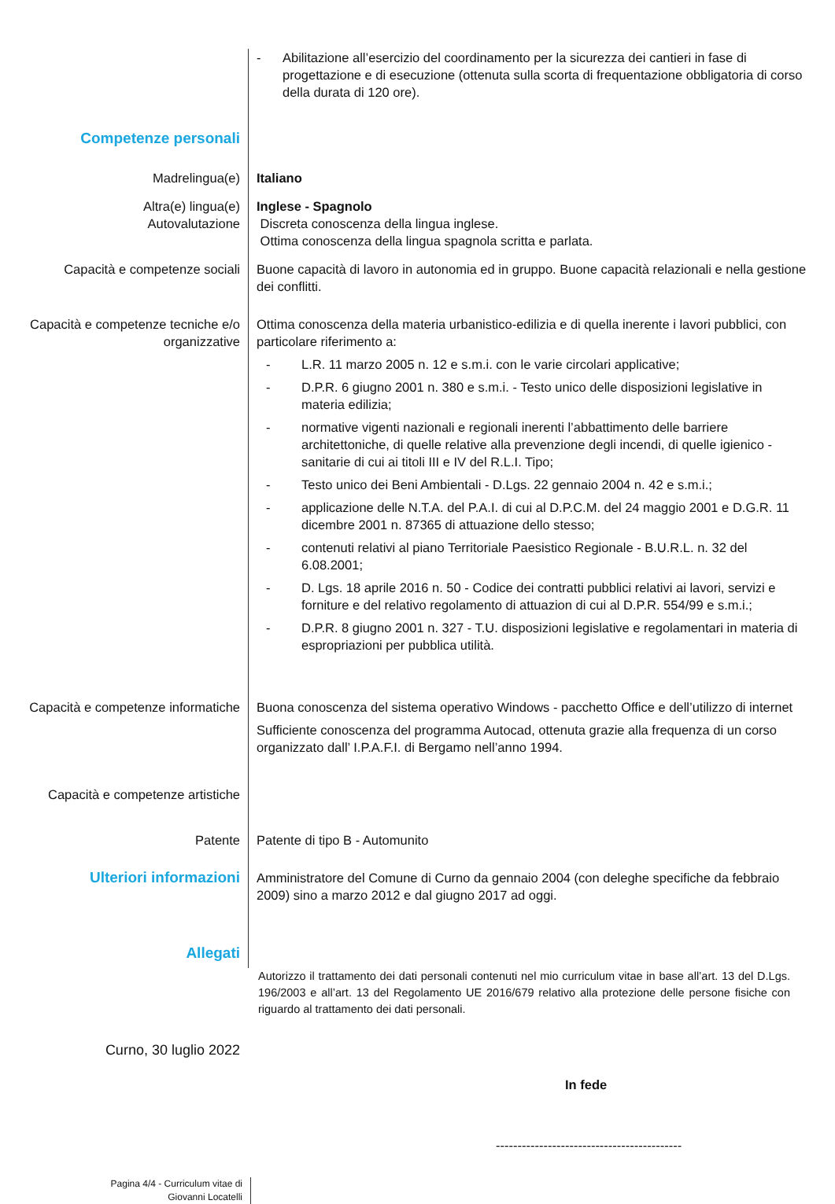- Abilitazione all’esercizio del coordinamento per la sicurezza dei cantieri in fase di progettazione e di esecuzione (ottenuta sulla scorta di frequentazione obbligatoria di corso della durata di 120 ore).
Competenze personali
Madrelingua(e) Italiano
Altra(e) lingua(e) Inglese - Spagnolo
Autovalutazione Discreta conoscenza della lingua inglese.
Ottima conoscenza della lingua spagnola scritta e parlata.
Capacità e competenze sociali Buone capacità di lavoro in autonomia ed in gruppo. Buone capacità relazionali e nella gestione dei conflitti.
Capacità e competenze tecniche e/o organizzative
Ottima conoscenza della materia urbanistico-edilizia e di quella inerente i lavori pubblici, con particolare riferimento a:
- L.R. 11 marzo 2005 n. 12 e s.m.i. con le varie circolari applicative;
- D.P.R. 6 giugno 2001 n. 380 e s.m.i. - Testo unico delle disposizioni legislative in materia edilizia;
- normative vigenti nazionali e regionali inerenti l’abbattimento delle barriere architettoniche, di quelle relative alla prevenzione degli incendi, di quelle igienico - sanitarie di cui ai titoli III e IV del R.L.I. Tipo;
- Testo unico dei Beni Ambientali - D.Lgs. 22 gennaio 2004 n. 42 e s.m.i.;
- applicazione delle N.T.A. del P.A.I. di cui al D.P.C.M. del 24 maggio 2001 e D.G.R. 11 dicembre 2001 n. 87365 di attuazione dello stesso;
- contenuti relativi al piano Territoriale Paesistico Regionale - B.U.R.L. n. 32 del 6.08.2001;
- D. Lgs. 18 aprile 2016 n. 50 - Codice dei contratti pubblici relativi ai lavori, servizi e forniture e del relativo regolamento di attuazion di cui al D.P.R. 554/99 e s.m.i.;
- D.P.R. 8 giugno 2001 n. 327 - T.U. disposizioni legislative e regolamentari in materia di espropriazioni per pubblica utilità.
Capacità e competenze informatiche
Buona conoscenza del sistema operativo Windows - pacchetto Office e dell’utilizzo di internet
Sufficiente conoscenza del programma Autocad, ottenuta grazie alla frequenza di un corso organizzato dall’ I.P.A.F.I. di Bergamo nell’anno 1994.
Capacità e competenze artistiche
Patente Patente di tipo B - Automunito
Ulteriori informazioni
Amministratore del Comune di Curno da gennaio 2004 (con deleghe specifiche da febbraio 2009) sino a marzo 2012 e dal giugno 2017 ad oggi.
Allegati
Autorizzo il trattamento dei dati personali contenuti nel mio curriculum vitae in base all’art. 13 del D.Lgs. 196/2003 e all’art. 13 del Regolamento UE 2016/679 relativo alla protezione delle persone fisiche con riguardo al trattamento dei dati personali.
Curno, 30 luglio 2022
In fede
-------------------------------------------
Pagina 4/4 - Curriculum vitae di
Giovanni Locatelli